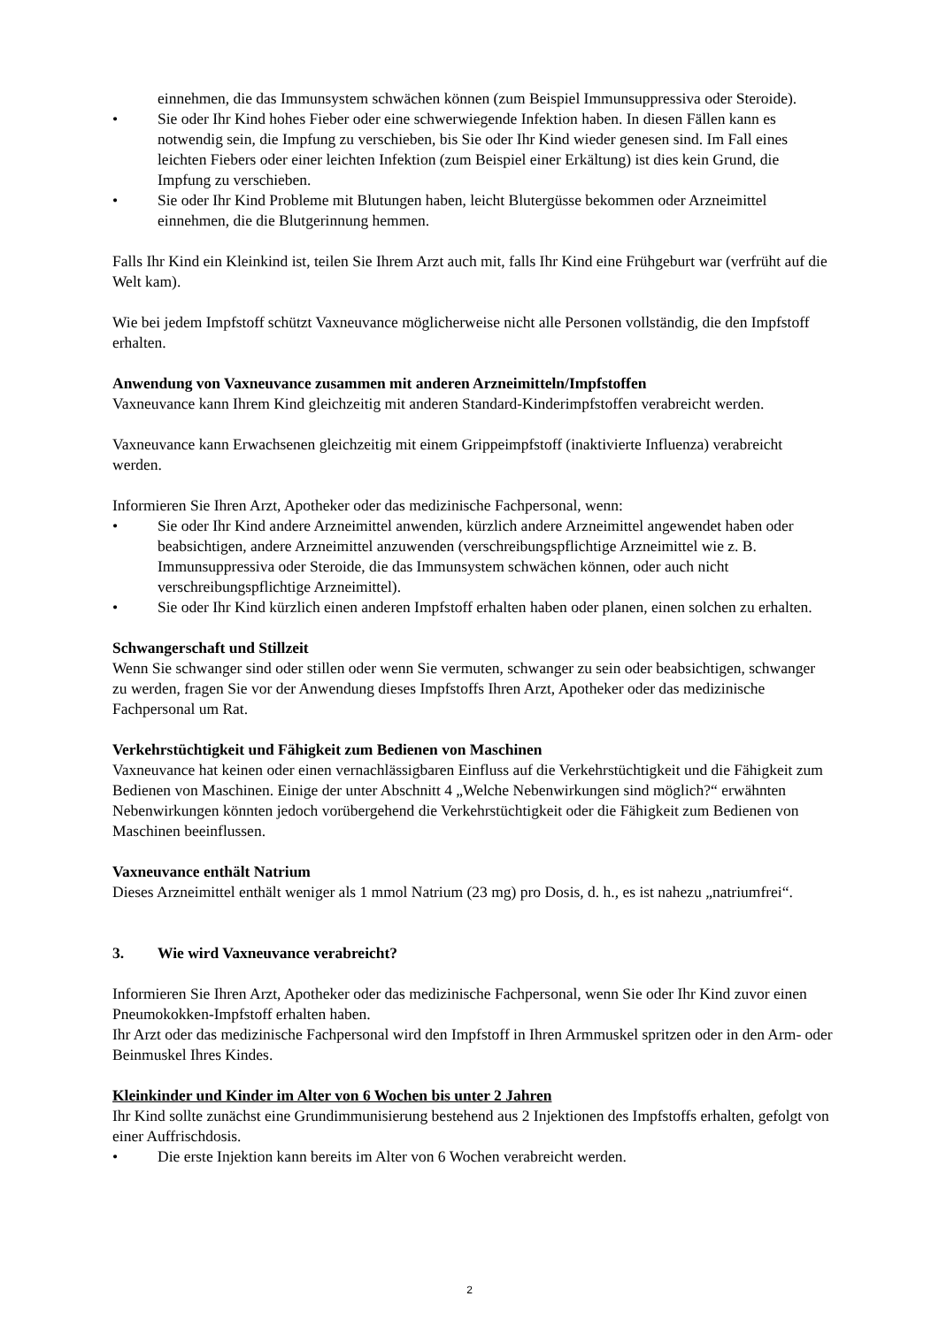einnehmen, die das Immunsystem schwächen können (zum Beispiel Immunsuppressiva oder Steroide).
• Sie oder Ihr Kind hohes Fieber oder eine schwerwiegende Infektion haben. In diesen Fällen kann es notwendig sein, die Impfung zu verschieben, bis Sie oder Ihr Kind wieder genesen sind. Im Fall eines leichten Fiebers oder einer leichten Infektion (zum Beispiel einer Erkältung) ist dies kein Grund, die Impfung zu verschieben.
• Sie oder Ihr Kind Probleme mit Blutungen haben, leicht Blutergüsse bekommen oder Arzneimittel einnehmen, die die Blutgerinnung hemmen.
Falls Ihr Kind ein Kleinkind ist, teilen Sie Ihrem Arzt auch mit, falls Ihr Kind eine Frühgeburt war (verfrüht auf die Welt kam).
Wie bei jedem Impfstoff schützt Vaxneuvance möglicherweise nicht alle Personen vollständig, die den Impfstoff erhalten.
Anwendung von Vaxneuvance zusammen mit anderen Arzneimitteln/Impfstoffen
Vaxneuvance kann Ihrem Kind gleichzeitig mit anderen Standard-Kinderimpfstoffen verabreicht werden.
Vaxneuvance kann Erwachsenen gleichzeitig mit einem Grippeimpfstoff (inaktivierte Influenza) verabreicht werden.
Informieren Sie Ihren Arzt, Apotheker oder das medizinische Fachpersonal, wenn:
• Sie oder Ihr Kind andere Arzneimittel anwenden, kürzlich andere Arzneimittel angewendet haben oder beabsichtigen, andere Arzneimittel anzuwenden (verschreibungspflichtige Arzneimittel wie z. B. Immunsuppressiva oder Steroide, die das Immunsystem schwächen können, oder auch nicht verschreibungspflichtige Arzneimittel).
• Sie oder Ihr Kind kürzlich einen anderen Impfstoff erhalten haben oder planen, einen solchen zu erhalten.
Schwangerschaft und Stillzeit
Wenn Sie schwanger sind oder stillen oder wenn Sie vermuten, schwanger zu sein oder beabsichtigen, schwanger zu werden, fragen Sie vor der Anwendung dieses Impfstoffs Ihren Arzt, Apotheker oder das medizinische Fachpersonal um Rat.
Verkehrstüchtigkeit und Fähigkeit zum Bedienen von Maschinen
Vaxneuvance hat keinen oder einen vernachlässigbaren Einfluss auf die Verkehrstüchtigkeit und die Fähigkeit zum Bedienen von Maschinen. Einige der unter Abschnitt 4 „Welche Nebenwirkungen sind möglich?“ erwähnten Nebenwirkungen könnten jedoch vorübergehend die Verkehrstüchtigkeit oder die Fähigkeit zum Bedienen von Maschinen beeinflussen.
Vaxneuvance enthält Natrium
Dieses Arzneimittel enthält weniger als 1 mmol Natrium (23 mg) pro Dosis, d. h., es ist nahezu „natriumfrei“.
3. Wie wird Vaxneuvance verabreicht?
Informieren Sie Ihren Arzt, Apotheker oder das medizinische Fachpersonal, wenn Sie oder Ihr Kind zuvor einen Pneumokokken-Impfstoff erhalten haben.
Ihr Arzt oder das medizinische Fachpersonal wird den Impfstoff in Ihren Armmuskel spritzen oder in den Arm- oder Beinmuskel Ihres Kindes.
Kleinkinder und Kinder im Alter von 6 Wochen bis unter 2 Jahren
Ihr Kind sollte zunächst eine Grundimmunisierung bestehend aus 2 Injektionen des Impfstoffs erhalten, gefolgt von einer Auffrischdosis.
• Die erste Injektion kann bereits im Alter von 6 Wochen verabreicht werden.
2